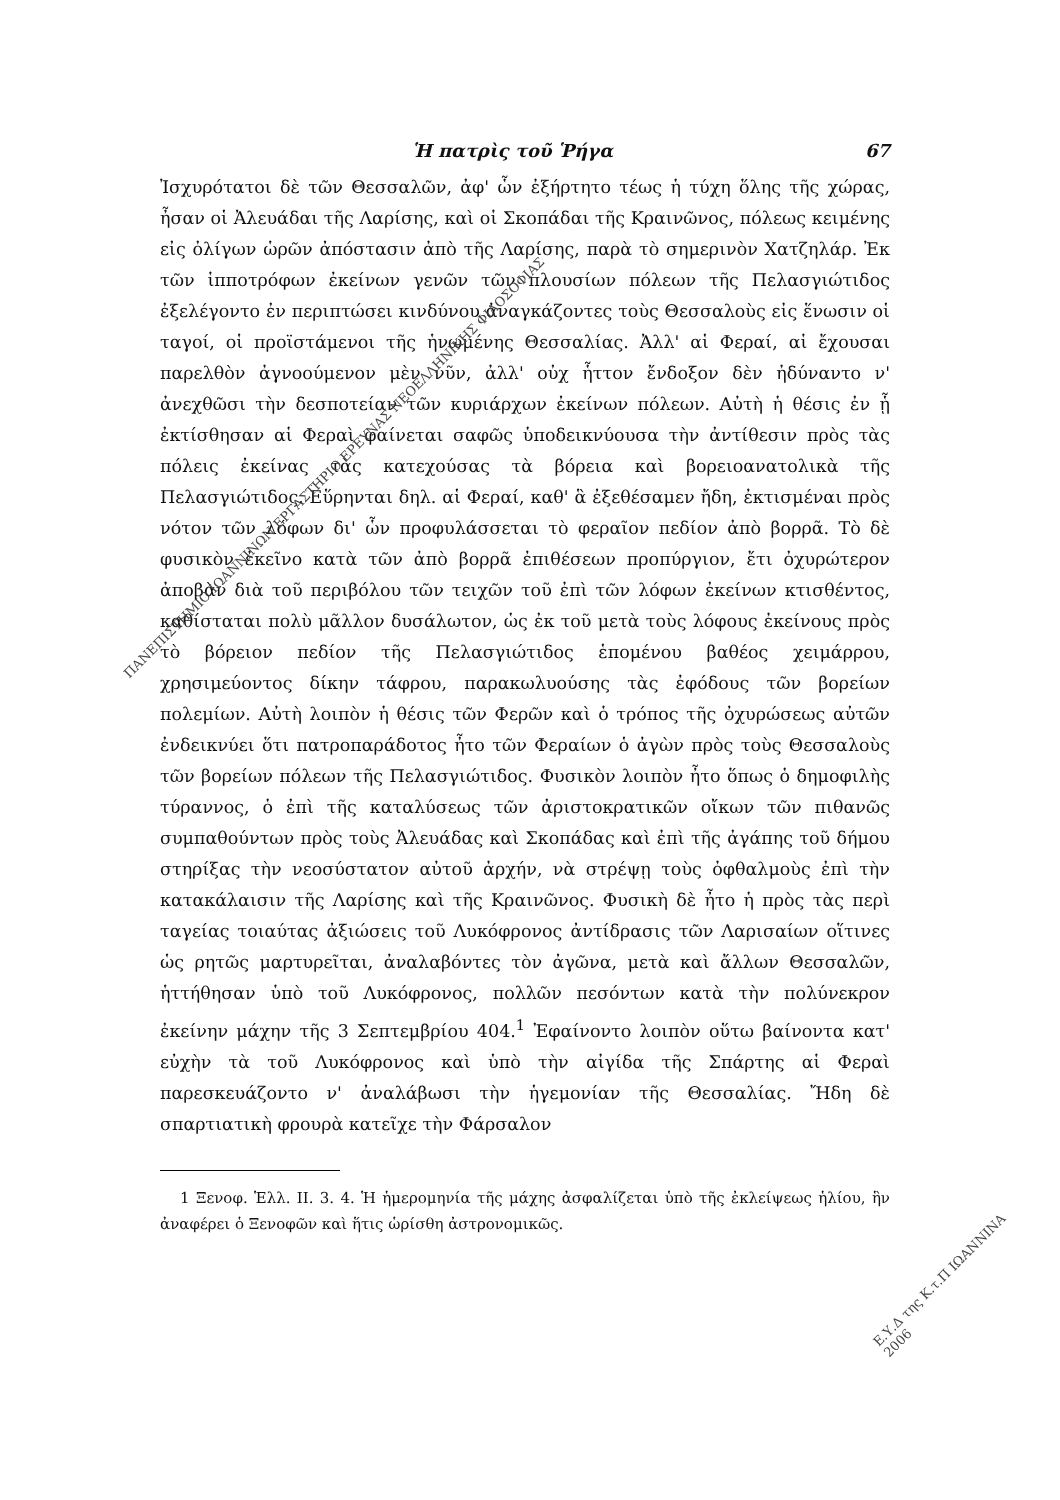Ἡ πατρὶς τοῦ Ῥήγα 67
Ἰσχυρότατοι δὲ τῶν Θεσσαλῶν, ἀφ' ὧν ἐξήρτητο τέως ἡ τύχη ὅλης τῆς χώρας, ἦσαν οἱ Ἀλευάδαι τῆς Λαρίσης, καὶ οἱ Σκοπάδαι τῆς Κραινῶνος, πόλεως κειμένης εἰς ὀλίγων ὡρῶν ἀπόστασιν ἀπὸ τῆς Λαρίσης, παρὰ τὸ σημερινὸν Χατζηλάρ. Ἐκ τῶν ἱπποτρόφων ἐκείνων γενῶν τῶν πλουσίων πόλεων τῆς Πελασγιώτιδος ἐξελέγοντο ἐν περιπτώσει κινδύνου ἀναγκάζοντες τοὺς Θεσσαλοὺς εἰς ἕνωσιν οἱ ταγοί, οἱ προϊστάμενοι τῆς ἡνωμένης Θεσσαλίας. Ἀλλ' αἱ Φεραί, αἱ ἔχουσαι παρελθὸν ἀγνοούμενον μὲν νῦν, ἀλλ' οὐχ ἧττον ἔνδοξον δὲν ἠδύναντο ν' ἀνεχθῶσι τὴν δεσποτείαν τῶν κυριάρχων ἐκείνων πόλεων. Αὐτὴ ἡ θέσις ἐν ᾗ ἐκτίσθησαν αἱ Φεραὶ φαίνεται σαφῶς ὑποδεικνύουσα τὴν ἀντίθεσιν πρὸς τὰς πόλεις ἐκείνας τὰς κατεχούσας τὰ βόρεια καὶ βορειοανατολικὰ τῆς Πελασγιώτιδος. Εὕρηνται δηλ. αἱ Φεραί, καθ' ἃ ἐξεθέσαμεν ἤδη, ἐκτισμέναι πρὸς νότον τῶν λόφων δι' ὧν προφυλάσσεται τὸ φεραῖον πεδίον ἀπὸ βορρᾶ. Τὸ δὲ φυσικὸν ἐκεῖνο κατὰ τῶν ἀπὸ βορρᾶ ἐπιθέσεων προπύργιον, ἔτι ὀχυρώτερον ἀποβὰν διὰ τοῦ περιβόλου τῶν τειχῶν τοῦ ἐπὶ τῶν λόφων ἐκείνων κτισθέντος, καθίσταται πολὺ μᾶλλον δυσάλωτον, ὡς ἐκ τοῦ μετὰ τοὺς λόφους ἐκείνους πρὸς τὸ βόρειον πεδίον τῆς Πελασγιώτιδος ἑπομένου βαθέος χειμάρρου, χρησιμεύοντος δίκην τάφρου, παρακωλυούσης τὰς ἐφόδους τῶν βορείων πολεμίων. Αὐτὴ λοιπὸν ἡ θέσις τῶν Φερῶν καὶ ὁ τρόπος τῆς ὀχυρώσεως αὐτῶν ἐνδεικνύει ὅτι πατροπαράδοτος ἦτο τῶν Φεραίων ὁ ἀγὼν πρὸς τοὺς Θεσσαλοὺς τῶν βορείων πόλεων τῆς Πελασγιώτιδος. Φυσικὸν λοιπὸν ἦτο ὅπως ὁ δημοφιλὴς τύραννος, ὁ ἐπὶ τῆς καταλύσεως τῶν ἀριστοκρατικῶν οἴκων τῶν πιθανῶς συμπαθούντων πρὸς τοὺς Ἀλευάδας καὶ Σκοπάδας καὶ ἐπὶ τῆς ἀγάπης τοῦ δήμου στηρίξας τὴν νεοσύστατον αὐτοῦ ἀρχήν, νὰ στρέψῃ τοὺς ὀφθαλμοὺς ἐπὶ τὴν κατακάλαισιν τῆς Λαρίσης καὶ τῆς Κραινῶνος. Φυσικὴ δὲ ἦτο ἡ πρὸς τὰς περὶ ταγείας τοιαύτας ἀξιώσεις τοῦ Λυκόφρονος ἀντίδρασις τῶν Λαρισαίων οἵτινες ὡς ρητῶς μαρτυρεῖται, ἀναλαβόντες τὸν ἀγῶνα, μετὰ καὶ ἄλλων Θεσσαλῶν, ἡττήθησαν ὑπὸ τοῦ Λυκόφρονος, πολλῶν πεσόντων κατὰ τὴν πολύνεκρον ἐκείνην μάχην τῆς 3 Σεπτεμβρίου 404.<sup>1</sup> Ἐφαίνοντο λοιπὸν οὕτω βαίνοντα κατ' εὐχὴν τὰ τοῦ Λυκόφρονος καὶ ὑπὸ τὴν αἰγίδα τῆς Σπάρτης αἱ Φεραὶ παρεσκευάζοντο ν' ἀναλάβωσι τὴν ἡγεμονίαν τῆς Θεσσαλίας. Ἤδη δὲ σπαρτιατικὴ φρουρὰ κατεῖχε τὴν Φάρσαλον
1 Ξενοφ. Ἑλλ. ΙΙ. 3. 4. Ἡ ἡμερομηνία τῆς μάχης ἀσφαλίζεται ὑπὸ τῆς ἐκλείψεως ἡλίου, ἣν ἀναφέρει ὁ Ξενοφῶν καὶ ἥτις ὡρίσθη ἀστρονομικῶς.
ΠΑΝΕΠΙΣΤΗΜΙΟ ΙΩΑΝΝΙΝΩΝ ΕΡΓΑΣΤΗΡΙΟ ΕΡΕΥΝΑΣ ΝΕΟΕΛΛΗΝΙΚΗΣ ΦΙΛΟΣΟΦΙΑΣ
Ε.Υ.Δ της Κ.τ.Π ΙΩΑΝΝΙΝΑ 2006